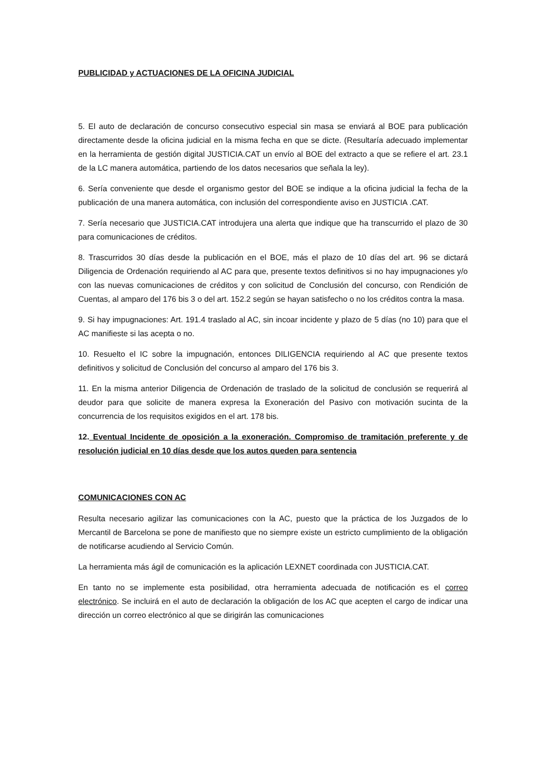PUBLICIDAD y ACTUACIONES DE LA OFICINA JUDICIAL
5. El auto de declaración de concurso consecutivo especial sin masa se enviará al BOE para publicación directamente desde la oficina judicial en la misma fecha en que se dicte. (Resultaría adecuado implementar en la herramienta de gestión digital JUSTICIA.CAT un envío al BOE del extracto a que se refiere el art. 23.1 de la LC manera automática, partiendo de los datos necesarios que señala la ley).
6. Sería conveniente que desde el organismo gestor del BOE se indique a la oficina judicial la fecha de la publicación de una manera automática, con inclusión del correspondiente aviso en JUSTICIA .CAT.
7. Sería necesario que JUSTICIA.CAT introdujera una alerta que indique que ha transcurrido el plazo de 30 para comunicaciones de créditos.
8. Trascurridos 30 días desde la publicación en el BOE, más el plazo de 10 días del art. 96 se dictará Diligencia de Ordenación requiriendo al AC para que, presente textos definitivos si no hay impugnaciones y/o con las nuevas comunicaciones de créditos y con solicitud de Conclusión del concurso, con Rendición de Cuentas, al amparo del 176 bis 3 o del art. 152.2 según se hayan satisfecho o no los créditos contra la masa.
9. Si hay impugnaciones: Art. 191.4 traslado al AC, sin incoar incidente y plazo de 5 días (no 10) para que el AC manifieste si las acepta o no.
10. Resuelto el IC sobre la impugnación, entonces DILIGENCIA requiriendo al AC que presente textos definitivos y solicitud de Conclusión del concurso al amparo del 176 bis 3.
11. En la misma anterior Diligencia de Ordenación de traslado de la solicitud de conclusión se requerirá al deudor para que solicite de manera expresa la Exoneración del Pasivo con motivación sucinta de la concurrencia de los requisitos exigidos en el art. 178 bis.
12. Eventual Incidente de oposición a la exoneración. Compromiso de tramitación preferente y de resolución judicial en 10 días desde que los autos queden para sentencia
COMUNICACIONES CON AC
Resulta necesario agilizar las comunicaciones con la AC, puesto que la práctica de los Juzgados de lo Mercantil de Barcelona se pone de manifiesto que no siempre existe un estricto cumplimiento de la obligación de notificarse acudiendo al Servicio Común.
La herramienta más ágil de comunicación es la aplicación LEXNET coordinada con JUSTICIA.CAT.
En tanto no se implemente esta posibilidad, otra herramienta adecuada de notificación es el correo electrónico. Se incluirá en el auto de declaración la obligación de los AC que acepten el cargo de indicar una dirección un correo electrónico al que se dirigirán las comunicaciones